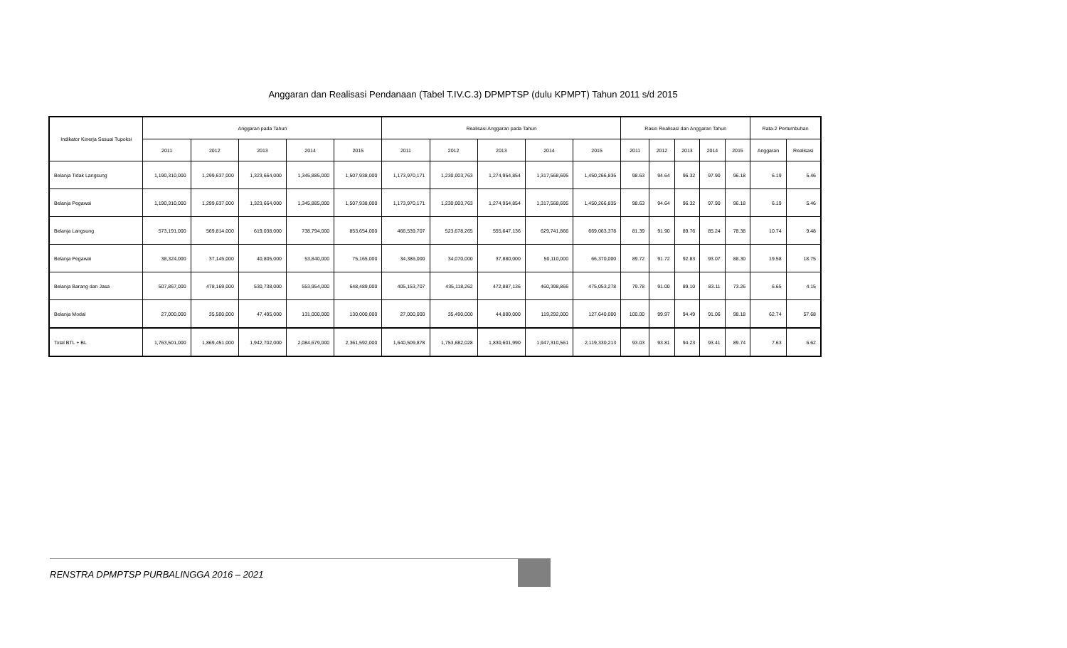Anggaran dan Realisasi Pendanaan (Tabel T.IV.C.3) DPMPTSP (dulu KPMPT) Tahun 2011 s/d 2015
| Indikator Kinerja Sesuai Tupoksi | Anggaran pada Tahun | | | | | Realisasi Anggaran pada Tahun | | | | | Rasio Realisasi dan Anggaran Tahun | | | | | Rata-2 Pertumbuhan | |
| --- | --- | --- | --- | --- | --- | --- | --- | --- | --- | --- | --- | --- | --- | --- | --- | --- | --- |
| | 2011 | 2012 | 2013 | 2014 | 2015 | 2011 | 2012 | 2013 | 2014 | 2015 | 2011 | 2012 | 2013 | 2014 | 2015 | Anggaran | Realisasi |
| Belanja Tidak Langsung | 1,190,310,000 | 1,299,637,000 | 1,323,664,000 | 1,345,885,000 | 1,507,938,000 | 1,173,970,171 | 1,230,003,763 | 1,274,954,854 | 1,317,568,695 | 1,450,266,835 | 98.63 | 94.64 | 96.32 | 97.90 | 96.18 | 6.19 | 5.46 |
| Belanja Pegawai | 1,190,310,000 | 1,299,637,000 | 1,323,664,000 | 1,345,885,000 | 1,507,938,000 | 1,173,970,171 | 1,230,003,763 | 1,274,954,854 | 1,317,568,695 | 1,450,266,835 | 98.63 | 94.64 | 96.32 | 97.90 | 96.18 | 6.19 | 5.46 |
| Belanja Langsung | 573,191,000 | 569,814,000 | 619,038,000 | 738,794,000 | 853,654,000 | 466,539,707 | 523,678,265 | 555,647,136 | 629,741,866 | 669,063,378 | 81.39 | 91.90 | 89.76 | 85.24 | 78.38 | 10.74 | 9.48 |
| Belanja Pegawai | 38,324,000 | 37,145,000 | 40,805,000 | 53,840,000 | 75,165,000 | 34,386,000 | 34,070,000 | 37,880,000 | 50,110,000 | 66,370,000 | 89.72 | 91.72 | 92.83 | 93.07 | 88.30 | 19.58 | 18.75 |
| Belanja Barang dan Jasa | 507,867,000 | 478,169,000 | 530,738,000 | 553,954,000 | 648,489,000 | 405,153,707 | 435,118,262 | 472,887,136 | 460,398,866 | 475,053,278 | 79.78 | 91.00 | 89.10 | 83.11 | 73.26 | 6.65 | 4.15 |
| Belanja Modal | 27,000,000 | 35,500,000 | 47,495,000 | 131,000,000 | 130,000,000 | 27,000,000 | 35,490,000 | 44,880,000 | 119,292,000 | 127,640,000 | 100.00 | 99.97 | 94.49 | 91.06 | 98.18 | 62.74 | 57.68 |
| Total BTL + BL | 1,763,501,000 | 1,869,451,000 | 1,942,702,000 | 2,084,679,000 | 2,361,592,000 | 1,640,509,878 | 1,753,682,028 | 1,830,601,990 | 1,947,310,561 | 2,119,330,213 | 93.03 | 93.81 | 94.23 | 93.41 | 89.74 | 7.63 | 6.62 |
RENSTRA DPMPTSP PURBALINGGA 2016 – 2021